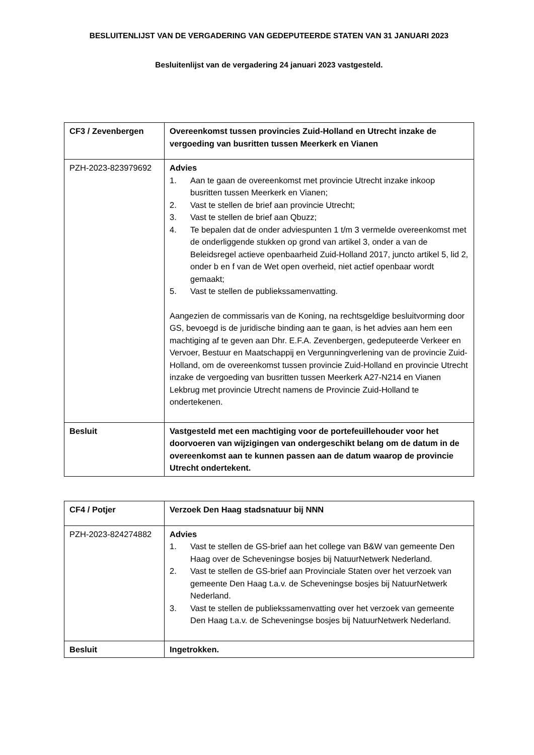BESLUITENLIJST VAN DE VERGADERING VAN GEDEPUTEERDE STATEN VAN 31 JANUARI 2023
Besluitenlijst van de vergadering 24 januari 2023 vastgesteld.
| CF3 / Zevenbergen | Overeenkomst tussen provincies Zuid-Holland en Utrecht inzake de vergoeding van busritten tussen Meerkerk en Vianen |
| PZH-2023-823979692 | Advies 1. Aan te gaan de overeenkomst met provincie Utrecht inzake inkoop busritten tussen Meerkerk en Vianen; 2. Vast te stellen de brief aan provincie Utrecht; 3. Vast te stellen de brief aan Qbuzz; 4. Te bepalen dat de onder adviespunten 1 t/m 3 vermelde overeenkomst met de onderliggende stukken op grond van artikel 3, onder a van de Beleidsregel actieve openbaarheid Zuid-Holland 2017, juncto artikel 5, lid 2, onder b en f van de Wet open overheid, niet actief openbaar wordt gemaakt; 5. Vast te stellen de publiekssamenvatting. Aangezien de commissaris van de Koning, na rechtsgeldige besluitvorming door GS, bevoegd is de juridische binding aan te gaan, is het advies aan hem een machtiging af te geven aan Dhr. E.F.A. Zevenbergen, gedeputeerde Verkeer en Vervoer, Bestuur en Maatschappij en Vergunningverlening van de provincie Zuid-Holland, om de overeenkomst tussen provincie Zuid-Holland en provincie Utrecht inzake de vergoeding van busritten tussen Meerkerk A27-N214 en Vianen Lekbrug met provincie Utrecht namens de Provincie Zuid-Holland te ondertekenen. |
| Besluit | Vastgesteld met een machtiging voor de portefeuillehouder voor het doorvoeren van wijzigingen van ondergeschikt belang om de datum in de overeenkomst aan te kunnen passen aan de datum waarop de provincie Utrecht ondertekent. |
| CF4 / Potjer | Verzoek Den Haag stadsnatuur bij NNN |
| PZH-2023-824274882 | Advies 1. Vast te stellen de GS-brief aan het college van B&W van gemeente Den Haag over de Scheveningse bosjes bij NatuurNetwerk Nederland. 2. Vast te stellen de GS-brief aan Provinciale Staten over het verzoek van gemeente Den Haag t.a.v. de Scheveningse bosjes bij NatuurNetwerk Nederland. 3. Vast te stellen de publiekssamenvatting over het verzoek van gemeente Den Haag t.a.v. de Scheveningse bosjes bij NatuurNetwerk Nederland. |
| Besluit | Ingetrokken. |